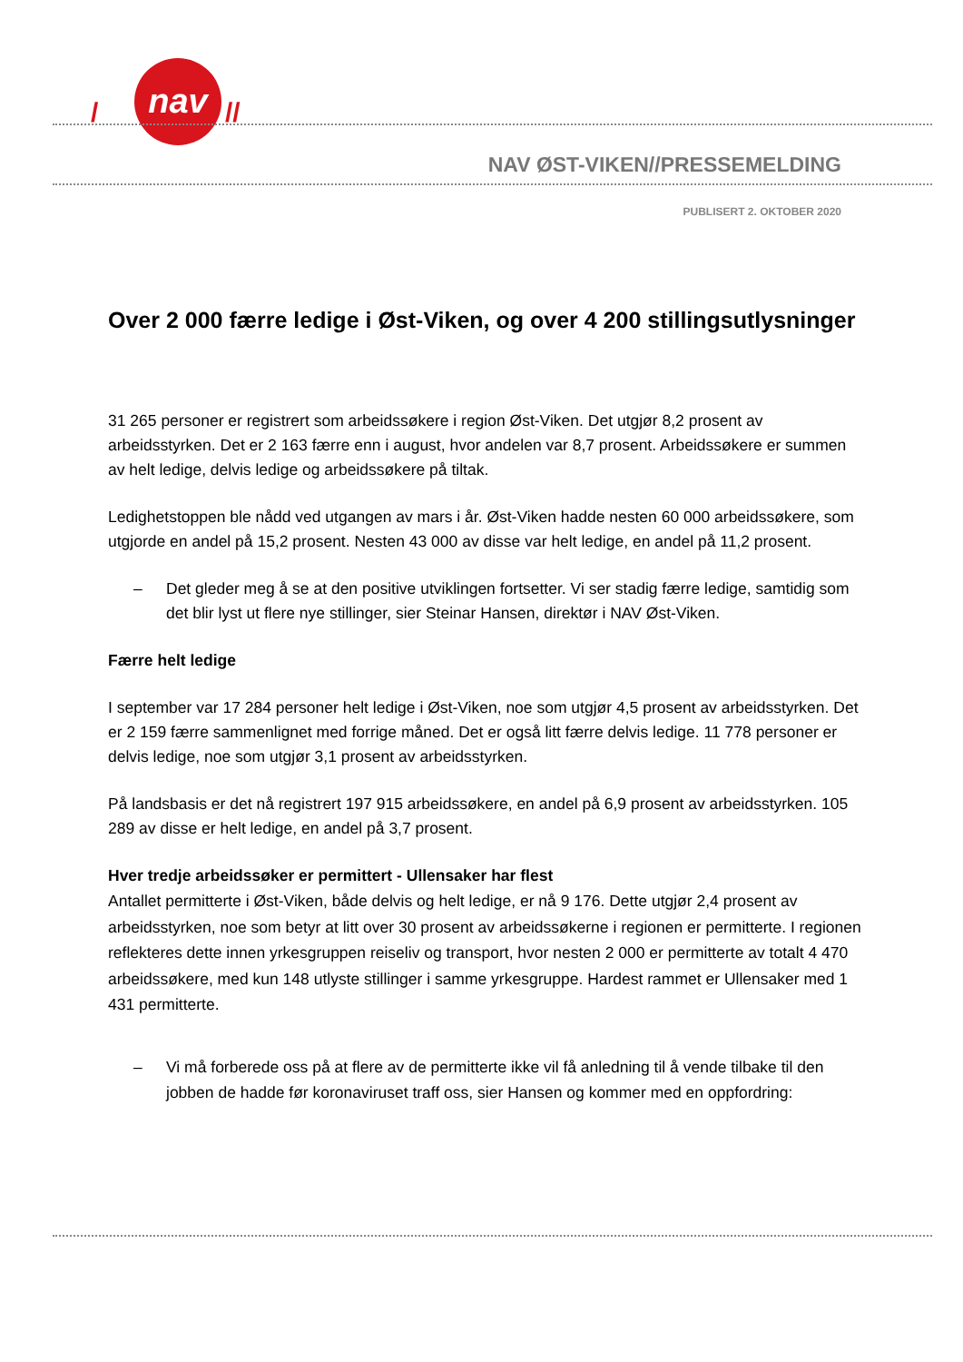nav
/
//
NAV ØST-VIKEN//PRESSEMELDING
PUBLISERT 2. OKTOBER 2020
Over 2 000 færre ledige i Øst-Viken, og over 4 200 stillingsutlysninger
31 265 personer er registrert som arbeidssøkere i region Øst-Viken. Det utgjør 8,2 prosent av arbeidsstyrken. Det er 2 163 færre enn i august, hvor andelen var 8,7 prosent. Arbeidssøkere er summen av helt ledige, delvis ledige og arbeidssøkere på tiltak.
Ledighetstoppen ble nådd ved utgangen av mars i år. Øst-Viken hadde nesten 60 000 arbeidssøkere, som utgjorde en andel på 15,2 prosent. Nesten 43 000 av disse var helt ledige, en andel på 11,2 prosent.
– Det gleder meg å se at den positive utviklingen fortsetter. Vi ser stadig færre ledige, samtidig som det blir lyst ut flere nye stillinger, sier Steinar Hansen, direktør i NAV Øst-Viken.
Færre helt ledige
I september var 17 284 personer helt ledige i Øst-Viken, noe som utgjør 4,5 prosent av arbeidsstyrken. Det er 2 159 færre sammenlignet med forrige måned. Det er også litt færre delvis ledige. 11 778 personer er delvis ledige, noe som utgjør 3,1 prosent av arbeidsstyrken.
På landsbasis er det nå registrert 197 915 arbeidssøkere, en andel på 6,9 prosent av arbeidsstyrken. 105 289 av disse er helt ledige, en andel på 3,7 prosent.
Hver tredje arbeidssøker er permittert - Ullensaker har flest
Antallet permitterte i Øst-Viken, både delvis og helt ledige, er nå 9 176. Dette utgjør 2,4 prosent av arbeidsstyrken, noe som betyr at litt over 30 prosent av arbeidssøkerne i regionen er permitterte. I regionen reflekteres dette innen yrkesgruppen reiseliv og transport, hvor nesten 2 000 er permitterte av totalt 4 470 arbeidssøkere, med kun 148 utlyste stillinger i samme yrkesgruppe. Hardest rammet er Ullensaker med 1 431 permitterte.
– Vi må forberede oss på at flere av de permitterte ikke vil få anledning til å vende tilbake til den jobben de hadde før koronaviruset traff oss, sier Hansen og kommer med en oppfordring: